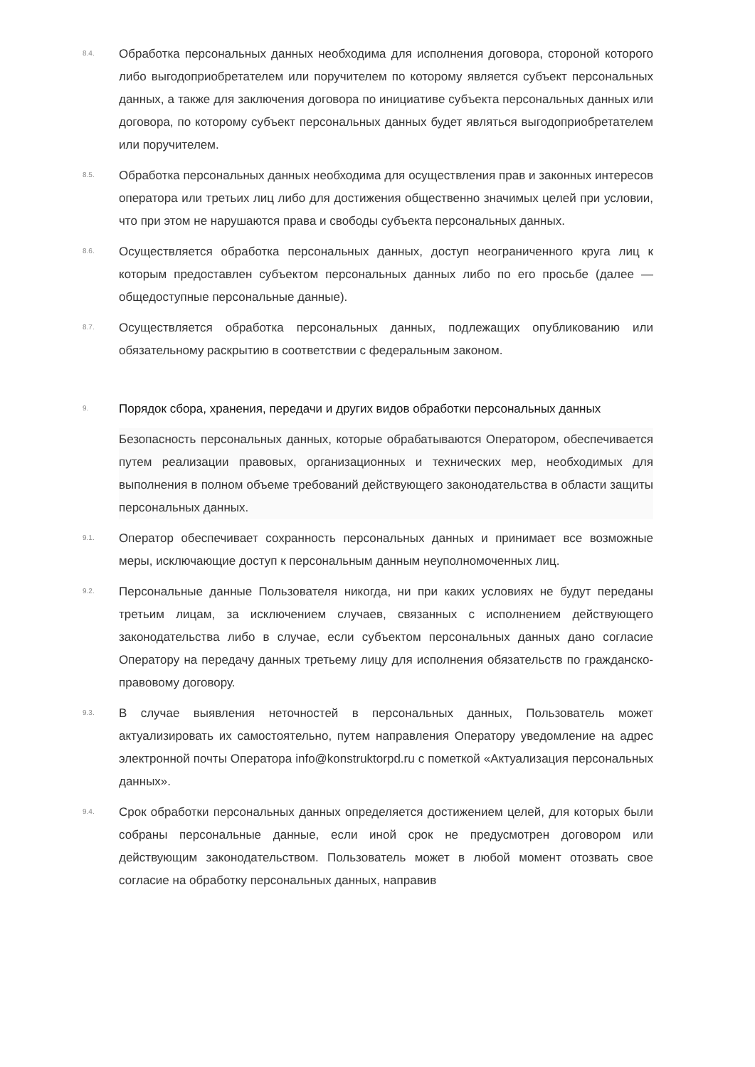8.4.
Обработка персональных данных необходима для исполнения договора, стороной которого либо выгодоприобретателем или поручителем по которому является субъект персональных данных, а также для заключения договора по инициативе субъекта персональных данных или договора, по которому субъект персональных данных будет являться выгодоприобретателем или поручителем.
8.5.
Обработка персональных данных необходима для осуществления прав и законных интересов оператора или третьих лиц либо для достижения общественно значимых целей при условии, что при этом не нарушаются права и свободы субъекта персональных данных.
8.6.
Осуществляется обработка персональных данных, доступ неограниченного круга лиц к которым предоставлен субъектом персональных данных либо по его просьбе (далее — общедоступные персональные данные).
8.7.
Осуществляется обработка персональных данных, подлежащих опубликованию или обязательному раскрытию в соответствии с федеральным законом.
9.
Порядок сбора, хранения, передачи и других видов обработки персональных данных
Безопасность персональных данных, которые обрабатываются Оператором, обеспечивается путем реализации правовых, организационных и технических мер, необходимых для выполнения в полном объеме требований действующего законодательства в области защиты персональных данных.
9.1.
Оператор обеспечивает сохранность персональных данных и принимает все возможные меры, исключающие доступ к персональным данным неуполномоченных лиц.
9.2.
Персональные данные Пользователя никогда, ни при каких условиях не будут переданы третьим лицам, за исключением случаев, связанных с исполнением действующего законодательства либо в случае, если субъектом персональных данных дано согласие Оператору на передачу данных третьему лицу для исполнения обязательств по гражданско-правовому договору.
9.3.
В случае выявления неточностей в персональных данных, Пользователь может актуализировать их самостоятельно, путем направления Оператору уведомление на адрес электронной почты Оператора info@konstruktorpd.ru с пометкой «Актуализация персональных данных».
9.4.
Срок обработки персональных данных определяется достижением целей, для которых были собраны персональные данные, если иной срок не предусмотрен договором или действующим законодательством. Пользователь может в любой момент отозвать свое согласие на обработку персональных данных, направив